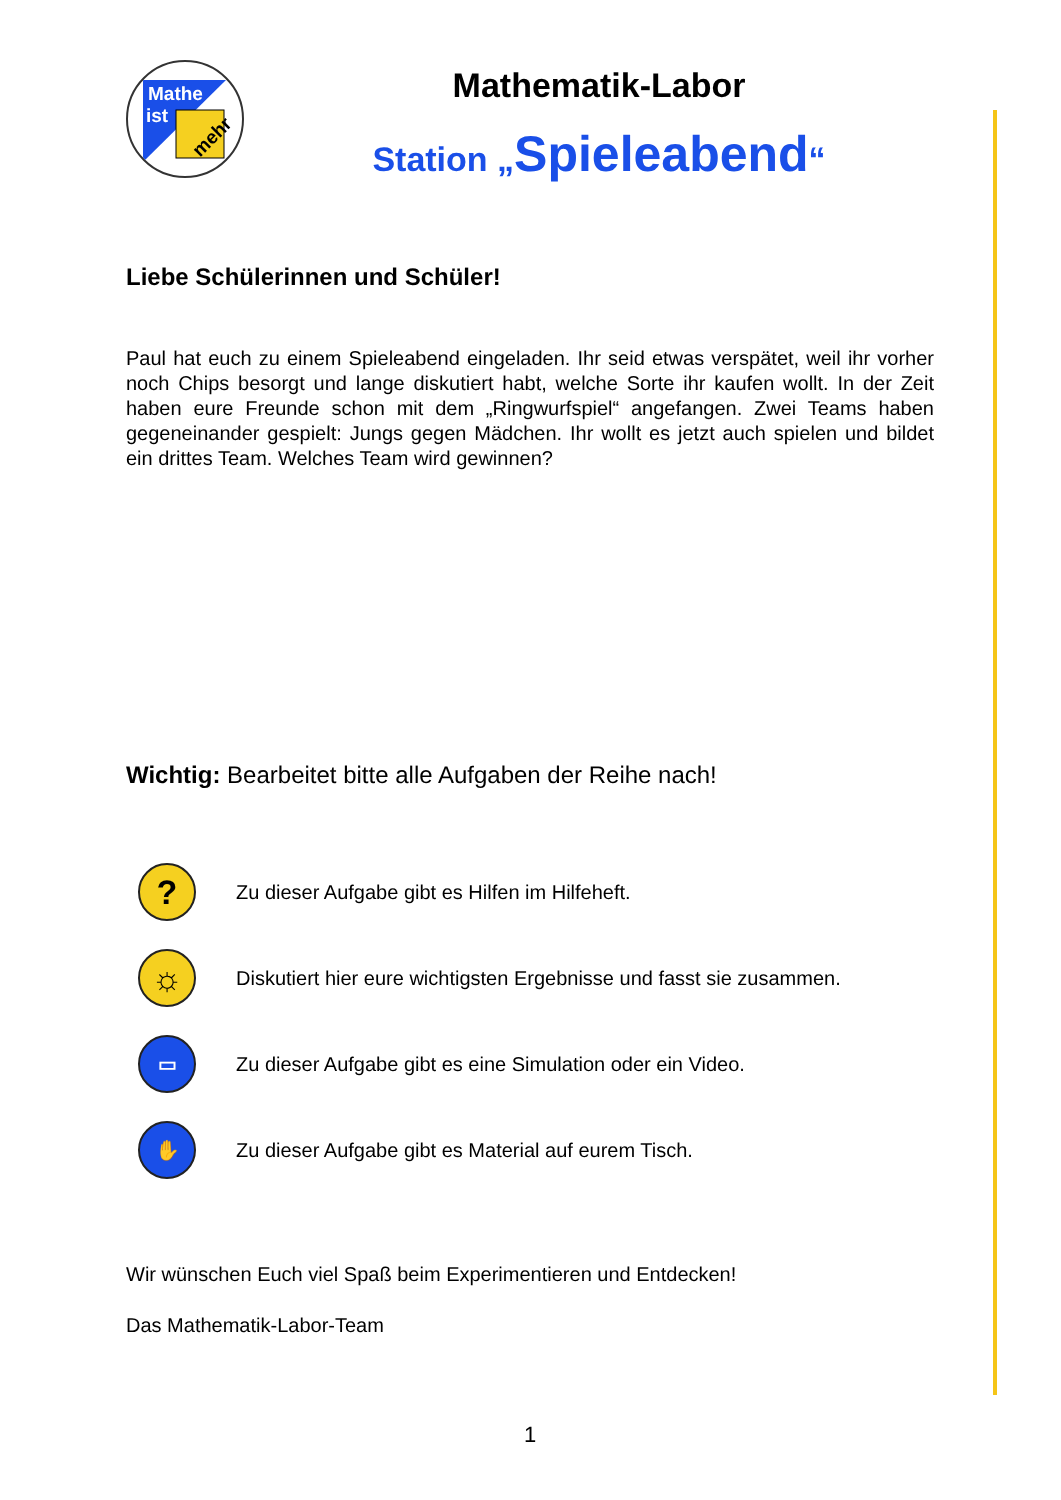Mathe
ist
mehr
Mathematik-Labor
Station „Spieleabend“
Liebe Schülerinnen und Schüler!
Paul hat euch zu einem Spieleabend eingeladen. Ihr seid etwas verspätet, weil ihr vorher noch Chips besorgt und lange diskutiert habt, welche Sorte ihr kaufen wollt. In der Zeit haben eure Freunde schon mit dem „Ringwurfspiel“ angefangen. Zwei Teams haben gegeneinander gespielt: Jungs gegen Mädchen. Ihr wollt es jetzt auch spielen und bildet ein drittes Team. Welches Team wird gewinnen?
Wichtig: Bearbeitet bitte alle Aufgaben der Reihe nach!
?
Zu dieser Aufgabe gibt es Hilfen im Hilfeheft.
☼
Diskutiert hier eure wichtigsten Ergebnisse und fasst sie zusammen.
▭
Zu dieser Aufgabe gibt es eine Simulation oder ein Video.
✋
Zu dieser Aufgabe gibt es Material auf eurem Tisch.
Wir wünschen Euch viel Spaß beim Experimentieren und Entdecken!
Das Mathematik-Labor-Team
1